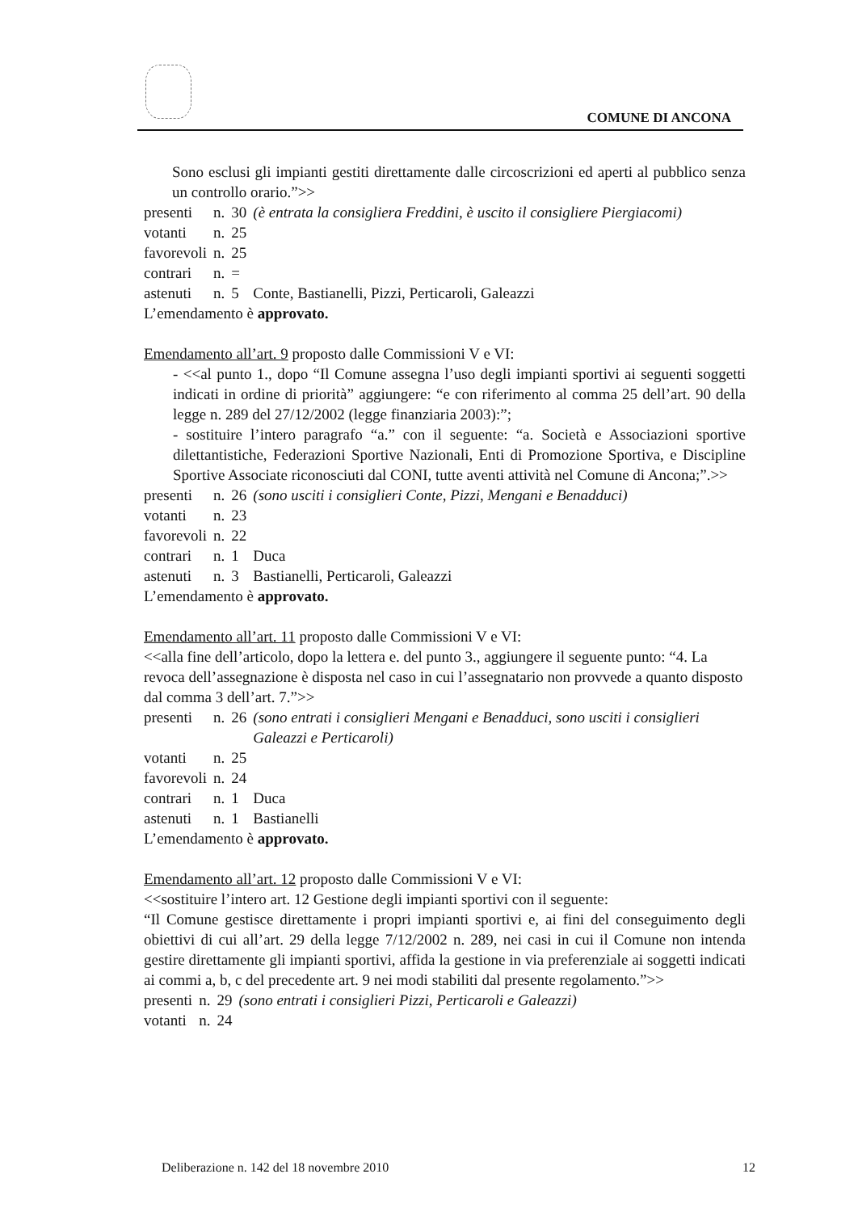COMUNE DI ANCONA
Sono esclusi gli impianti gestiti direttamente dalle circoscrizioni ed aperti al pubblico senza un controllo orario.”>>
| presenti | n. | 30 | (è entrata la consigliera Freddini, è uscito il consigliere Piergiacomi) |
| votanti | n. | 25 | |
| favorevoli | n. | 25 | |
| contrari | n. | = | |
| astenuti | n. | 5 | Conte, Bastianelli, Pizzi, Perticaroli, Galeazzi |
L’emendamento è approvato.
Emendamento all’art. 9 proposto dalle Commissioni V e VI:
- <<al punto 1., dopo “Il Comune assegna l’uso degli impianti sportivi ai seguenti soggetti indicati in ordine di priorità” aggiungere: “e con riferimento al comma 25 dell’art. 90 della legge n. 289 del 27/12/2002 (legge finanziaria 2003):”;
- sostituire l’intero paragrafo “a.” con il seguente: “a. Società e Associazioni sportive dilettantistiche, Federazioni Sportive Nazionali, Enti di Promozione Sportiva, e Discipline Sportive Associate riconosciuti dal CONI, tutte aventi attività nel Comune di Ancona;”.>>
| presenti | n. | 26 | (sono usciti i consiglieri Conte, Pizzi, Mengani e Benadduci) |
| votanti | n. | 23 | |
| favorevoli | n. | 22 | |
| contrari | n. | 1 | Duca |
| astenuti | n. | 3 | Bastianelli, Perticaroli, Galeazzi |
L’emendamento è approvato.
Emendamento all’art. 11 proposto dalle Commissioni V e VI:
<<alla fine dell’articolo, dopo la lettera e. del punto 3., aggiungere il seguente punto: “4. La revoca dell’assegnazione è disposta nel caso in cui l’assegnatario non provvede a quanto disposto dal comma 3 dell’art. 7.”>>
| presenti | n. | 26 | (sono entrati i consiglieri Mengani e Benadduci, sono usciti i consiglieri Galeazzi e Perticaroli) |
| votanti | n. | 25 | |
| favorevoli | n. | 24 | |
| contrari | n. | 1 | Duca |
| astenuti | n. | 1 | Bastianelli |
L’emendamento è approvato.
Emendamento all’art. 12 proposto dalle Commissioni V e VI:
<<sostituire l’intero art. 12 Gestione degli impianti sportivi con il seguente:
“Il Comune gestisce direttamente i propri impianti sportivi e, ai fini del conseguimento degli obiettivi di cui all’art. 29 della legge 7/12/2002 n. 289, nei casi in cui il Comune non intenda gestire direttamente gli impianti sportivi, affida la gestione in via preferenziale ai soggetti indicati ai commi a, b, c del precedente art. 9 nei modi stabiliti dal presente regolamento.”>>
| presenti | n. | 29 | (sono entrati i consiglieri Pizzi, Perticaroli e Galeazzi) |
| votanti | n. | 24 | |
Deliberazione n. 142 del 18 novembre 2010 12